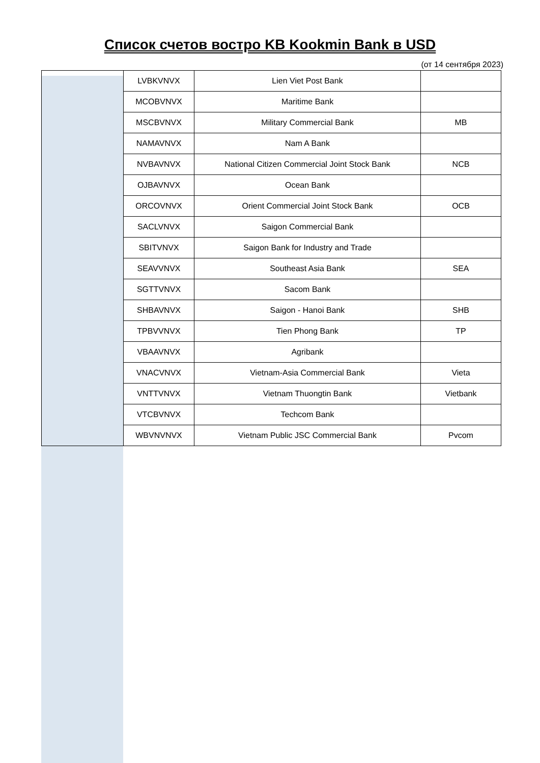Список счетов востро KB Kookmin Bank в USD
(от 14 сентября 2023)
| | LVBKVNVX | Lien Viet Post Bank | |
| | MCOBVNVX | Maritime Bank | |
| | MSCBVNVX | Military Commercial Bank | MB |
| | NAMAVNVX | Nam A Bank | |
| | NVBAVNVX | National Citizen Commercial Joint Stock Bank | NCB |
| | OJBAVNVX | Ocean Bank | |
| | ORCOVNVX | Orient Commercial Joint Stock Bank | OCB |
| | SACLVNVX | Saigon Commercial Bank | |
| | SBITVNVX | Saigon Bank for Industry and Trade | |
| | SEAVVNVX | Southeast Asia Bank | SEA |
| | SGTTVNVX | Sacom Bank | |
| | SHBAVNVX | Saigon - Hanoi Bank | SHB |
| | TPBVVNVX | Tien Phong Bank | TP |
| | VBAAVNVX | Agribank | |
| | VNACVNVX | Vietnam-Asia Commercial Bank | Vieta |
| | VNTTVNVX | Vietnam Thuongtin Bank | Vietbank |
| | VTCBVNVX | Techcom Bank | |
| | WBVNVNVX | Vietnam Public JSC Commercial Bank | Pvcom |